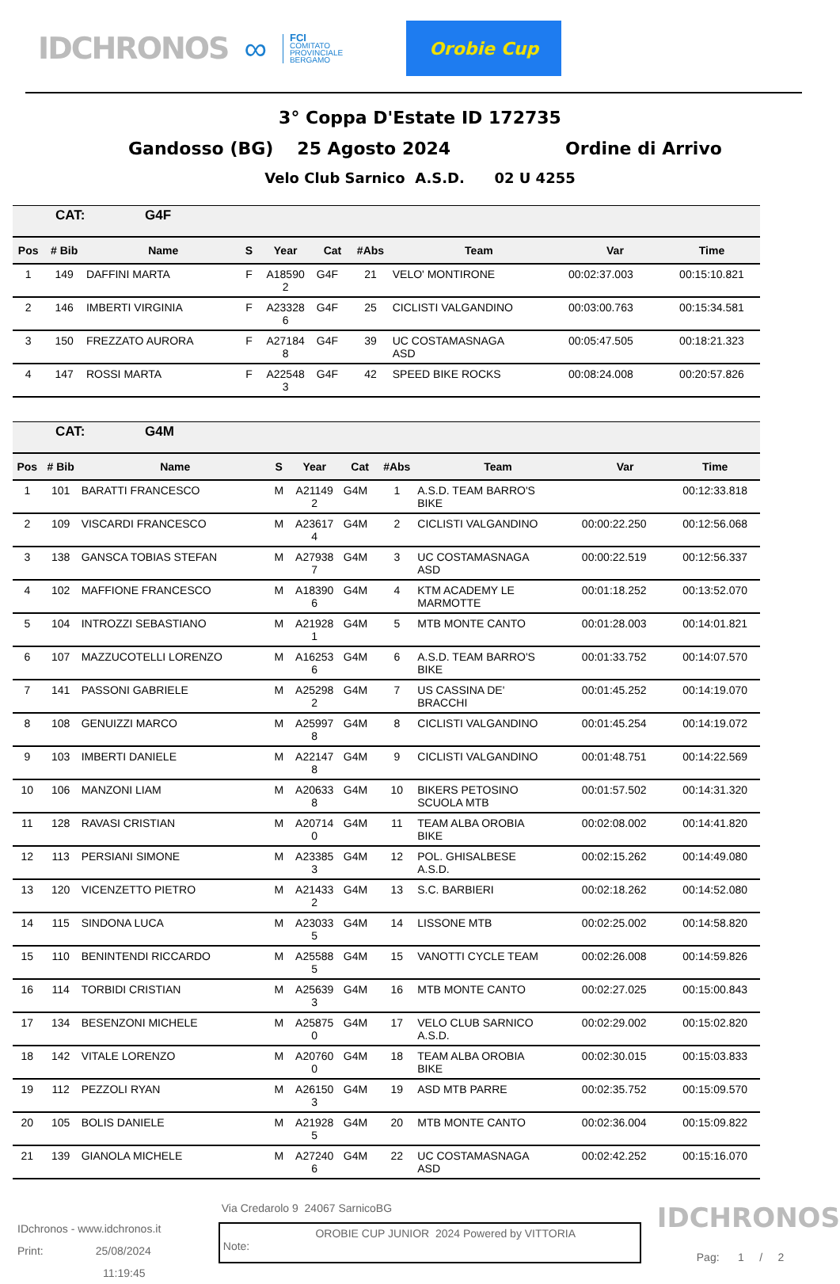IDCHRONOS ∞
FCI
COMITATO
PROVINCIALE
BERGAMO
Orobie Cup
3° Coppa D'Estate ID 172735
Gandosso (BG) 25 Agosto 2024 Ordine di Arrivo
Velo Club Sarnico A.S.D. 02 U 4255
| CAT: G4F | | | | | | | | | |
| Pos | # Bib | Name | S | Year | Cat | #Abs | Team | Var | Time |
| 1 | 149 | DAFFINI MARTA | F | A18590 2 | G4F | 21 | VELO' MONTIRONE | 00:02:37.003 | 00:15:10.821 |
| 2 | 146 | IMBERTI VIRGINIA | F | A23328 6 | G4F | 25 | CICLISTI VALGANDINO | 00:03:00.763 | 00:15:34.581 |
| 3 | 150 | FREZZATO AURORA | F | A27184 8 | G4F | 39 | UC COSTAMASNAGA ASD | 00:05:47.505 | 00:18:21.323 |
| 4 | 147 | ROSSI MARTA | F | A22548 3 | G4F | 42 | SPEED BIKE ROCKS | 00:08:24.008 | 00:20:57.826 |
| CAT: G4M | | | | | | | | | |
| Pos | # Bib | Name | S | Year | Cat | #Abs | Team | Var | Time |
| 1 | 101 | BARATTI FRANCESCO | M | A21149 2 | G4M | 1 | A.S.D. TEAM BARRO'S BIKE | | 00:12:33.818 |
| 2 | 109 | VISCARDI FRANCESCO | M | A23617 4 | G4M | 2 | CICLISTI VALGANDINO | 00:00:22.250 | 00:12:56.068 |
| 3 | 138 | GANSCA TOBIAS STEFAN | M | A27938 7 | G4M | 3 | UC COSTAMASNAGA ASD | 00:00:22.519 | 00:12:56.337 |
| 4 | 102 | MAFFIONE FRANCESCO | M | A18390 6 | G4M | 4 | KTM ACADEMY LE MARMOTTE | 00:01:18.252 | 00:13:52.070 |
| 5 | 104 | INTROZZI SEBASTIANO | M | A21928 1 | G4M | 5 | MTB MONTE CANTO | 00:01:28.003 | 00:14:01.821 |
| 6 | 107 | MAZZUCOTELLI LORENZO | M | A16253 6 | G4M | 6 | A.S.D. TEAM BARRO'S BIKE | 00:01:33.752 | 00:14:07.570 |
| 7 | 141 | PASSONI GABRIELE | M | A25298 2 | G4M | 7 | US CASSINA DE' BRACCHI | 00:01:45.252 | 00:14:19.070 |
| 8 | 108 | GENUIZZI MARCO | M | A25997 8 | G4M | 8 | CICLISTI VALGANDINO | 00:01:45.254 | 00:14:19.072 |
| 9 | 103 | IMBERTI DANIELE | M | A22147 8 | G4M | 9 | CICLISTI VALGANDINO | 00:01:48.751 | 00:14:22.569 |
| 10 | 106 | MANZONI LIAM | M | A20633 8 | G4M | 10 | BIKERS PETOSINO SCUOLA MTB | 00:01:57.502 | 00:14:31.320 |
| 11 | 128 | RAVASI CRISTIAN | M | A20714 0 | G4M | 11 | TEAM ALBA OROBIA BIKE | 00:02:08.002 | 00:14:41.820 |
| 12 | 113 | PERSIANI SIMONE | M | A23385 3 | G4M | 12 | POL. GHISALBESE A.S.D. | 00:02:15.262 | 00:14:49.080 |
| 13 | 120 | VICENZETTO PIETRO | M | A21433 2 | G4M | 13 | S.C. BARBIERI | 00:02:18.262 | 00:14:52.080 |
| 14 | 115 | SINDONA LUCA | M | A23033 5 | G4M | 14 | LISSONE MTB | 00:02:25.002 | 00:14:58.820 |
| 15 | 110 | BENINTENDI RICCARDO | M | A25588 5 | G4M | 15 | VANOTTI CYCLE TEAM | 00:02:26.008 | 00:14:59.826 |
| 16 | 114 | TORBIDI CRISTIAN | M | A25639 3 | G4M | 16 | MTB MONTE CANTO | 00:02:27.025 | 00:15:00.843 |
| 17 | 134 | BESENZONI MICHELE | M | A25875 0 | G4M | 17 | VELO CLUB SARNICO A.S.D. | 00:02:29.002 | 00:15:02.820 |
| 18 | 142 | VITALE LORENZO | M | A20760 0 | G4M | 18 | TEAM ALBA OROBIA BIKE | 00:02:30.015 | 00:15:03.833 |
| 19 | 112 | PEZZOLI RYAN | M | A26150 3 | G4M | 19 | ASD MTB PARRE | 00:02:35.752 | 00:15:09.570 |
| 20 | 105 | BOLIS DANIELE | M | A21928 5 | G4M | 20 | MTB MONTE CANTO | 00:02:36.004 | 00:15:09.822 |
| 21 | 139 | GIANOLA MICHELE | M | A27240 6 | G4M | 22 | UC COSTAMASNAGA ASD | 00:02:42.252 | 00:15:16.070 |
IDchronos - www.idchronos.it
Print: 25/08/2024
11:19:45
Via Credarolo 9 24067 SarnicoBG
OROBIE CUP JUNIOR 2024 Powered by VITTORIA
Note:
IDCHRONOS
Pag: 1 / 2